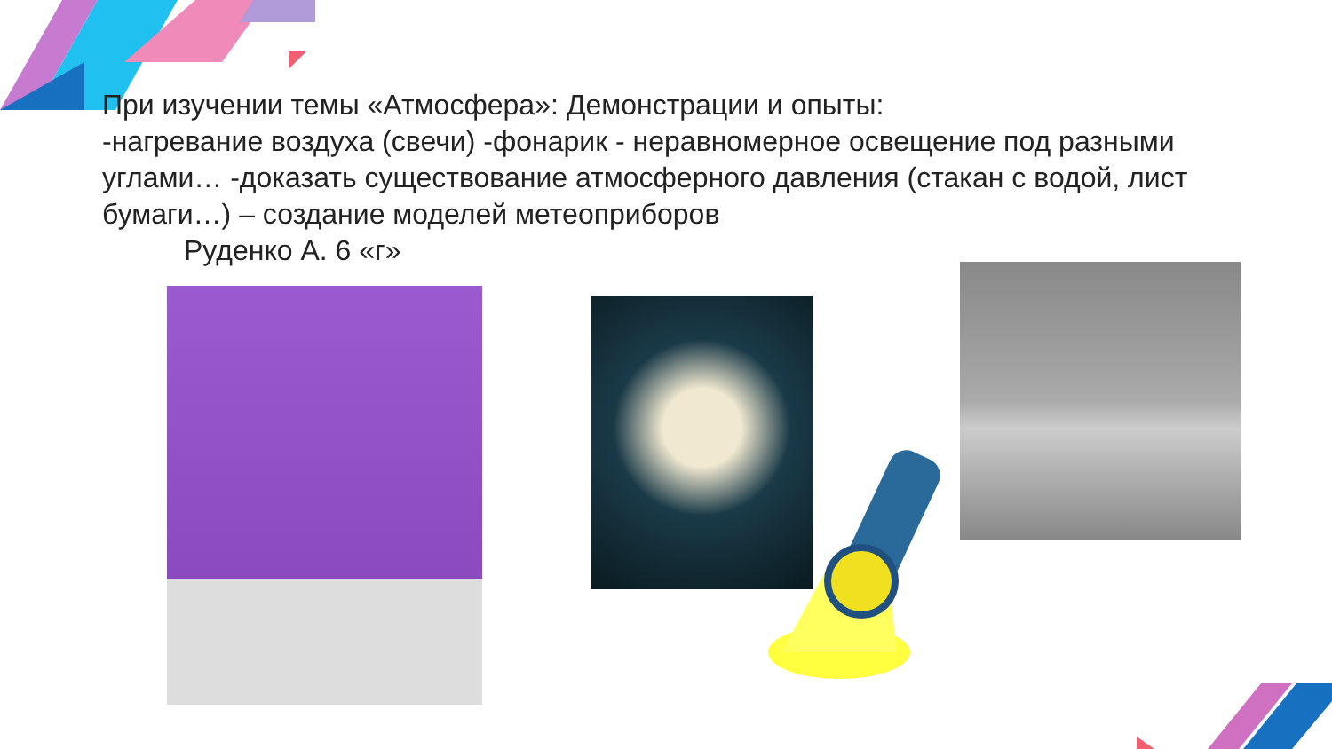При изучении темы «Атмосфера»: Демонстрации и опыты:
-нагревание воздуха (свечи) -фонарик - неравномерное освещение под разными углами… -доказать существование атмосферного давления (стакан с водой, лист бумаги…) – создание моделей метеоприборов
Руденко А. 6 «г»